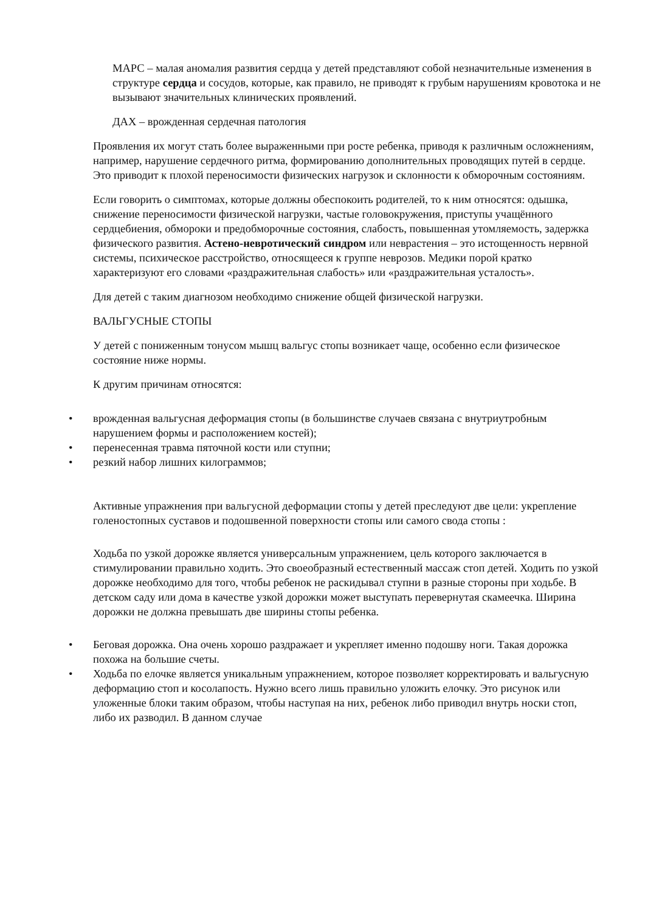МАРС – малая аномалия развития сердца у детей представляют собой незначительные изменения в структуре сердца и сосудов, которые, как правило, не приводят к грубым нарушениям кровотока и не вызывают значительных клинических проявлений.
ДАХ – врожденная сердечная патология
Проявления их могут стать более выраженными при росте ребенка, приводя к различным осложнениям, например, нарушение сердечного ритма, формированию дополнительных проводящих путей в сердце. Это приводит к плохой переносимости физических нагрузок и склонности к обморочным состояниям.
Если говорить о симптомах, которые должны обеспокоить родителей, то к ним относятся: одышка, снижение переносимости физической нагрузки, частые головокружения, приступы учащённого сердцебиения, обмороки и предобморочные состояния, слабость, повышенная утомляемость, задержка физического развития. Астено-невротический синдром или неврастения – это истощенность нервной системы, психическое расстройство, относящееся к группе неврозов. Медики порой кратко характеризуют его словами «раздражительная слабость» или «раздражительная усталость».
Для детей с таким диагнозом необходимо снижение общей физической нагрузки.
ВАЛЬГУСНЫЕ СТОПЫ
У детей с пониженным тонусом мышц вальгус стопы возникает чаще, особенно если физическое состояние ниже нормы.
К другим причинам относятся:
врожденная вальгусная деформация стопы (в большинстве случаев связана с внутриутробным нарушением формы и расположением костей);
перенесенная травма пяточной кости или ступни;
резкий набор лишних килограммов;
Активные упражнения при вальгусной деформации стопы у детей преследуют две цели: укрепление голеностопных суставов и подошвенной поверхности стопы или самого свода стопы :
Ходьба по узкой дорожке является универсальным упражнением, цель которого заключается в стимулировании правильно ходить. Это своеобразный естественный массаж стоп детей. Ходить по узкой дорожке необходимо для того, чтобы ребенок не раскидывал ступни в разные стороны при ходьбе. В детском саду или дома в качестве узкой дорожки может выступать перевернутая скамеечка. Ширина дорожки не должна превышать две ширины стопы ребенка.
Беговая дорожка. Она очень хорошо раздражает и укрепляет именно подошву ноги. Такая дорожка похожа на большие счеты.
Ходьба по елочке является уникальным упражнением, которое позволяет корректировать и вальгусную деформацию стоп и косолапость. Нужно всего лишь правильно уложить елочку. Это рисунок или уложенные блоки таким образом, чтобы наступая на них, ребенок либо приводил внутрь носки стоп, либо их разводил. В данном случае